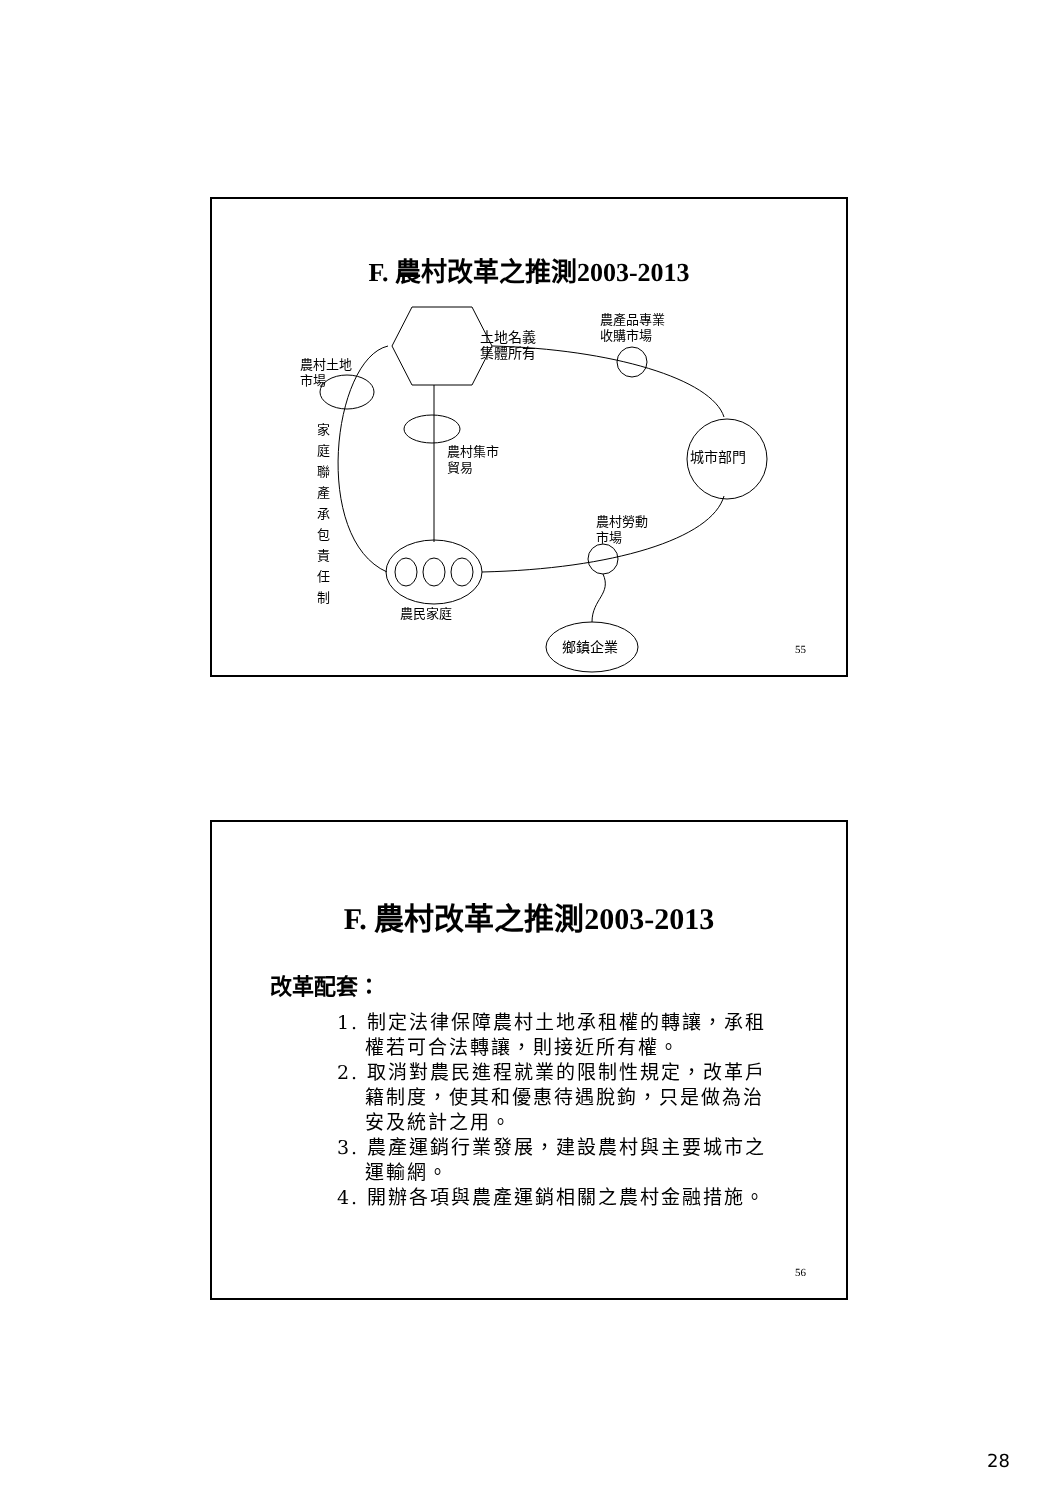F. 農村改革之推測2003-2013
土地名義
集體所有
農村土地
市場
農產品專業
收購市場
農村集市
貿易
城市部門
家庭聯產承包責任制
農村勞動
市場
農民家庭
鄉鎮企業 55
F. 農村改革之推測2003-2013
改革配套：
1. 制定法律保障農村土地承租權的轉讓，承租權若可合法轉讓，則接近所有權。
2. 取消對農民進程就業的限制性規定，改革戶籍制度，使其和優惠待遇脫鉤，只是做為治安及統計之用。
3. 農產運銷行業發展，建設農村與主要城市之運輸網。
4. 開辦各項與農產運銷相關之農村金融措施。
56
28